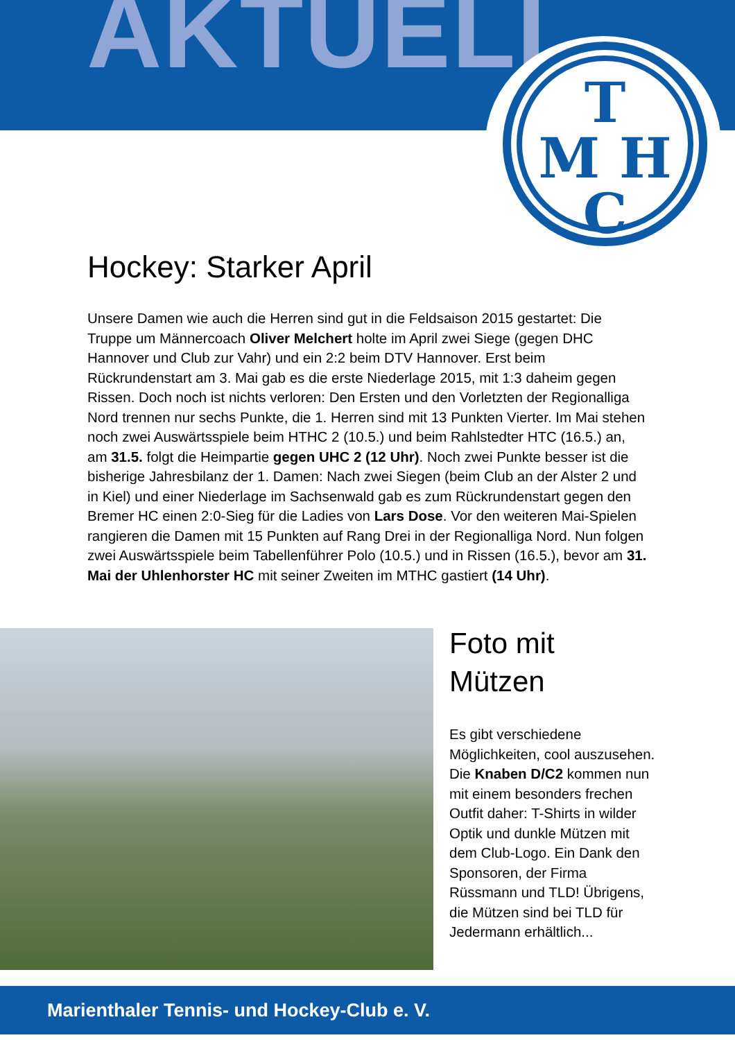AKTUELL
T
M H
C
Hockey: Starker April
Unsere Damen wie auch die Herren sind gut in die Feldsaison 2015 gestartet: Die Truppe um Männercoach Oliver Melchert holte im April zwei Siege (gegen DHC Hannover und Club zur Vahr) und ein 2:2 beim DTV Hannover. Erst beim Rückrundenstart am 3. Mai gab es die erste Niederlage 2015, mit 1:3 daheim gegen Rissen. Doch noch ist nichts verloren: Den Ersten und den Vorletzten der Regionalliga Nord trennen nur sechs Punkte, die 1. Herren sind mit 13 Punkten Vierter. Im Mai stehen noch zwei Auswärtsspiele beim HTHC 2 (10.5.) und beim Rahlstedter HTC (16.5.) an, am 31.5. folgt die Heimpartie gegen UHC 2 (12 Uhr). Noch zwei Punkte besser ist die bisherige Jahresbilanz der 1. Damen: Nach zwei Siegen (beim Club an der Alster 2 und in Kiel) und einer Niederlage im Sachsenwald gab es zum Rückrundenstart gegen den Bremer HC einen 2:0-Sieg für die Ladies von Lars Dose. Vor den weiteren Mai-Spielen rangieren die Damen mit 15 Punkten auf Rang Drei in der Regionalliga Nord. Nun folgen zwei Auswärtsspiele beim Tabellenführer Polo (10.5.) und in Rissen (16.5.), bevor am 31. Mai der Uhlenhorster HC mit seiner Zweiten im MTHC gastiert (14 Uhr).
Foto mit Mützen
Es gibt verschiedene Möglichkeiten, cool auszusehen. Die Knaben D/C2 kommen nun mit einem besonders frechen Outfit daher: T-Shirts in wilder Optik und dunkle Mützen mit dem Club-Logo. Ein Dank den Sponsoren, der Firma Rüssmann und TLD! Übrigens, die Mützen sind bei TLD für Jedermann erhältlich...
Marienthaler Tennis- und Hockey-Club e. V.